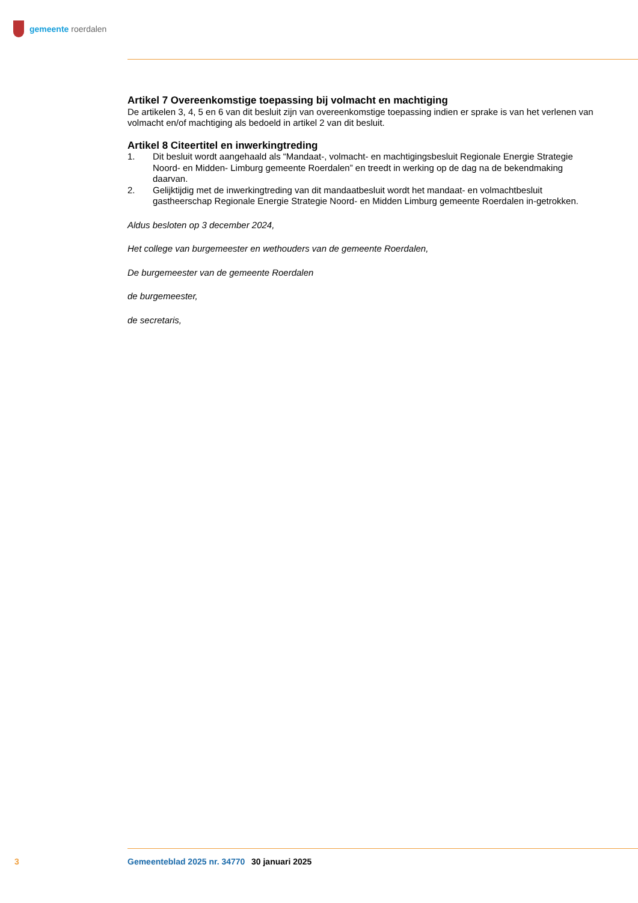gemeente roerdalen
Artikel 7 Overeenkomstige toepassing bij volmacht en machtiging
De artikelen 3, 4, 5 en 6 van dit besluit zijn van overeenkomstige toepassing indien er sprake is van het verlenen van volmacht en/of machtiging als bedoeld in artikel 2 van dit besluit.
Artikel 8 Citeertitel en inwerkingtreding
1. Dit besluit wordt aangehaald als “Mandaat-, volmacht- en machtigingsbesluit Regionale Energie Strategie Noord- en Midden- Limburg gemeente Roerdalen” en treedt in werking op de dag na de bekendmaking daarvan.
2. Gelijktijdig met de inwerkingtreding van dit mandaatbesluit wordt het mandaat- en volmachtbesluit gastheerschap Regionale Energie Strategie Noord- en Midden Limburg gemeente Roerdalen in-getrokken.
Aldus besloten op 3 december 2024,
Het college van burgemeester en wethouders van de gemeente Roerdalen,
De burgemeester van de gemeente Roerdalen
de burgemeester,
de secretaris,
3 Gemeenteblad 2025 nr. 34770 30 januari 2025